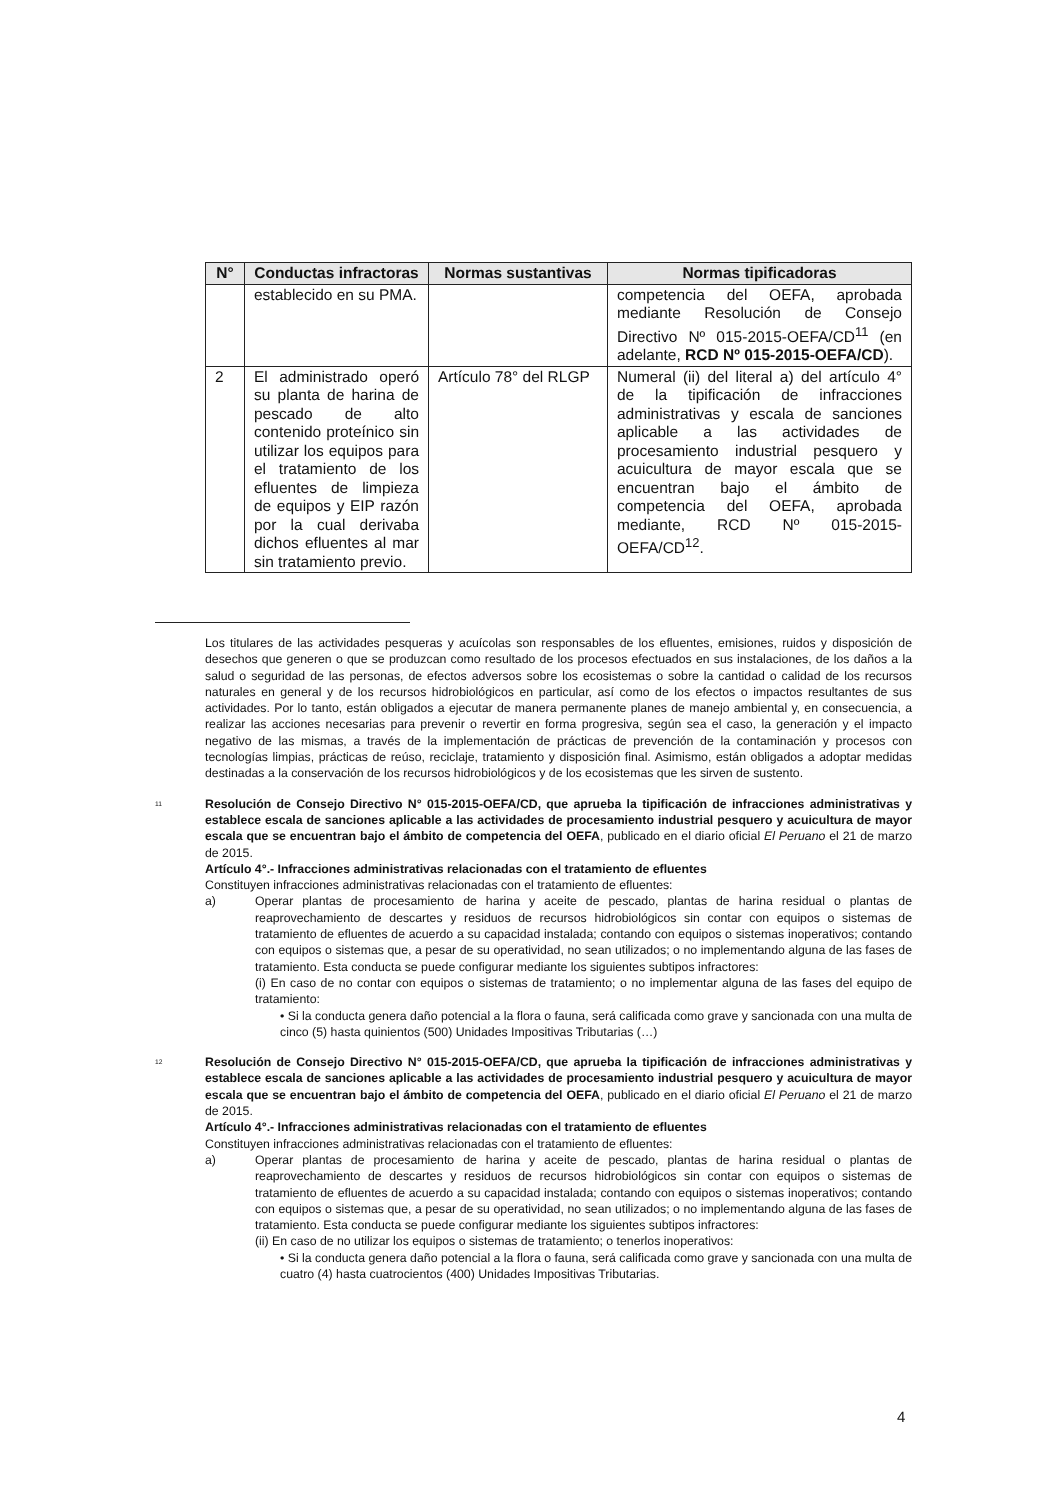| N° | Conductas infractoras | Normas sustantivas | Normas tipificadoras |
| --- | --- | --- | --- |
| | establecido en su PMA. | | competencia del OEFA, aprobada mediante Resolución de Consejo Directivo Nº 015-2015-OEFA/CD<sup>11</sup> (en adelante, RCD Nº 015-2015-OEFA/CD ). |
| 2 | El administrado operó su planta de harina de pescado de alto contenido proteínico sin utilizar los equipos para el tratamiento de los efluentes de limpieza de equipos y EIP razón por la cual derivaba dichos efluentes al mar sin tratamiento previo. | Artículo 78° del RLGP | Numeral (ii) del literal a) del artículo 4° de la tipificación de infracciones administrativas y escala de sanciones aplicable a las actividades de procesamiento industrial pesquero y acuicultura de mayor escala que se encuentran bajo el ámbito de competencia del OEFA, aprobada mediante, RCD Nº 015-2015-OEFA/CD<sup>12</sup>. |
Los titulares de las actividades pesqueras y acuícolas son responsables de los efluentes, emisiones, ruidos y disposición de desechos que generen o que se produzcan como resultado de los procesos efectuados en sus instalaciones, de los daños a la salud o seguridad de las personas, de efectos adversos sobre los ecosistemas o sobre la cantidad o calidad de los recursos naturales en general y de los recursos hidrobiológicos en particular, así como de los efectos o impactos resultantes de sus actividades. Por lo tanto, están obligados a ejecutar de manera permanente planes de manejo ambiental y, en consecuencia, a realizar las acciones necesarias para prevenir o revertir en forma progresiva, según sea el caso, la generación y el impacto negativo de las mismas, a través de la implementación de prácticas de prevención de la contaminación y procesos con tecnologías limpias, prácticas de reúso, reciclaje, tratamiento y disposición final. Asimismo, están obligados a adoptar medidas destinadas a la conservación de los recursos hidrobiológicos y de los ecosistemas que les sirven de sustento.
<sup>11</sup>
Resolución de Consejo Directivo N° 015-2015-OEFA/CD, que aprueba la tipificación de infracciones administrativas y establece escala de sanciones aplicable a las actividades de procesamiento industrial pesquero y acuicultura de mayor escala que se encuentran bajo el ámbito de competencia del OEFA, publicado en el diario oficial El Peruano el 21 de marzo de 2015.
Artículo 4°.- Infracciones administrativas relacionadas con el tratamiento de efluentes
Constituyen infracciones administrativas relacionadas con el tratamiento de efluentes:
a) Operar plantas de procesamiento de harina y aceite de pescado, plantas de harina residual o plantas de reaprovechamiento de descartes y residuos de recursos hidrobiológicos sin contar con equipos o sistemas de tratamiento de efluentes de acuerdo a su capacidad instalada; contando con equipos o sistemas inoperativos; contando con equipos o sistemas que, a pesar de su operatividad, no sean utilizados; o no implementando alguna de las fases de tratamiento. Esta conducta se puede configurar mediante los siguientes subtipos infractores:
(i) En caso de no contar con equipos o sistemas de tratamiento; o no implementar alguna de las fases del equipo de tratamiento:
• Si la conducta genera daño potencial a la flora o fauna, será calificada como grave y sancionada con una multa de cinco (5) hasta quinientos (500) Unidades Impositivas Tributarias (…)
<sup>12</sup>
Resolución de Consejo Directivo N° 015-2015-OEFA/CD, que aprueba la tipificación de infracciones administrativas y establece escala de sanciones aplicable a las actividades de procesamiento industrial pesquero y acuicultura de mayor escala que se encuentran bajo el ámbito de competencia del OEFA, publicado en el diario oficial El Peruano el 21 de marzo de 2015.
Artículo 4°.- Infracciones administrativas relacionadas con el tratamiento de efluentes
Constituyen infracciones administrativas relacionadas con el tratamiento de efluentes:
a) Operar plantas de procesamiento de harina y aceite de pescado, plantas de harina residual o plantas de reaprovechamiento de descartes y residuos de recursos hidrobiológicos sin contar con equipos o sistemas de tratamiento de efluentes de acuerdo a su capacidad instalada; contando con equipos o sistemas inoperativos; contando con equipos o sistemas que, a pesar de su operatividad, no sean utilizados; o no implementando alguna de las fases de tratamiento. Esta conducta se puede configurar mediante los siguientes subtipos infractores:
(ii) En caso de no utilizar los equipos o sistemas de tratamiento; o tenerlos inoperativos:
• Si la conducta genera daño potencial a la flora o fauna, será calificada como grave y sancionada con una multa de cuatro (4) hasta cuatrocientos (400) Unidades Impositivas Tributarias.
4